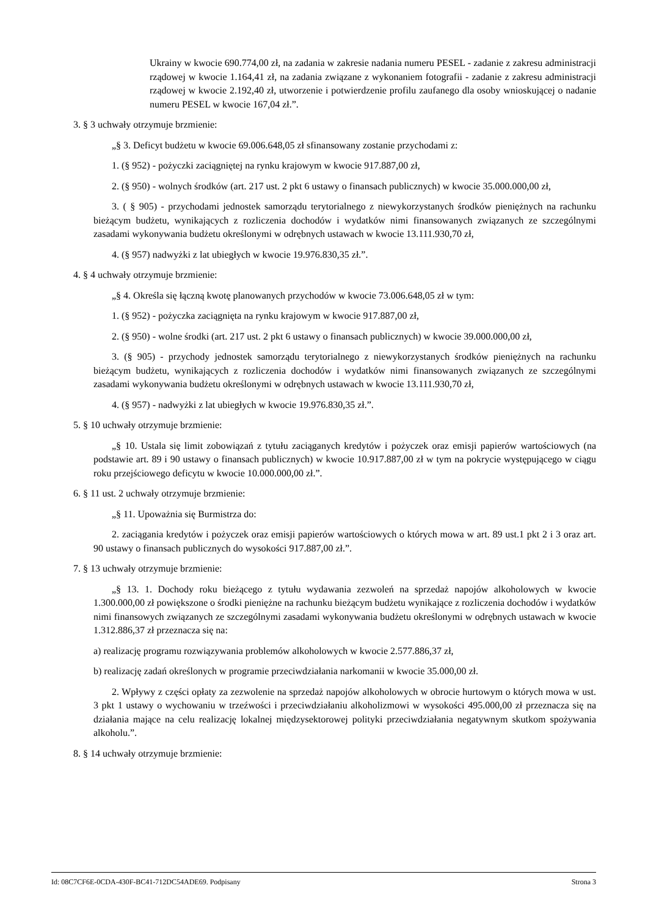Ukrainy w kwocie 690.774,00 zł, na zadania w zakresie nadania numeru PESEL - zadanie z zakresu administracji rządowej w kwocie 1.164,41 zł, na zadania związane z wykonaniem fotografii - zadanie z zakresu administracji rządowej w kwocie 2.192,40 zł, utworzenie i potwierdzenie profilu zaufanego dla osoby wnioskującej o nadanie numeru PESEL w kwocie 167,04 zł.”.
3. § 3 uchwały otrzymuje brzmienie:
„§ 3. Deficyt budżetu w kwocie 69.006.648,05 zł sfinansowany zostanie przychodami z:
1. (§ 952) - pożyczki zaciągniętej na rynku krajowym w kwocie 917.887,00 zł,
2. (§ 950) - wolnych środków (art. 217 ust. 2 pkt 6 ustawy o finansach publicznych) w kwocie 35.000.000,00 zł,
3. ( § 905) - przychodami jednostek samorządu terytorialnego z niewykorzystanych środków pieniężnych na rachunku bieżącym budżetu, wynikających z rozliczenia dochodów i wydatków nimi finansowanych związanych ze szczególnymi zasadami wykonywania budżetu określonymi w odrębnych ustawach w kwocie 13.111.930,70 zł,
4. (§ 957) nadwyżki z lat ubiegłych w kwocie 19.976.830,35 zł.”.
4. § 4 uchwały otrzymuje brzmienie:
„§ 4. Określa się łączną kwotę planowanych przychodów w kwocie 73.006.648,05 zł w tym:
1. (§ 952) - pożyczka zaciągnięta na rynku krajowym w kwocie 917.887,00 zł,
2. (§ 950) - wolne środki (art. 217 ust. 2 pkt 6 ustawy o finansach publicznych) w kwocie 39.000.000,00 zł,
3. (§ 905) - przychody jednostek samorządu terytorialnego z niewykorzystanych środków pieniężnych na rachunku bieżącym budżetu, wynikających z rozliczenia dochodów i wydatków nimi finansowanych związanych ze szczególnymi zasadami wykonywania budżetu określonymi w odrębnych ustawach w kwocie 13.111.930,70 zł,
4. (§ 957) - nadwyżki z lat ubiegłych w kwocie 19.976.830,35 zł.”.
5. § 10 uchwały otrzymuje brzmienie:
„§ 10. Ustala się limit zobowiązań z tytułu zaciąganych kredytów i pożyczek oraz emisji papierów wartościowych (na podstawie art. 89 i 90 ustawy o finansach publicznych) w kwocie 10.917.887,00 zł w tym na pokrycie występującego w ciągu roku przejściowego deficytu w kwocie 10.000.000,00 zł.”.
6. § 11 ust. 2 uchwały otrzymuje brzmienie:
„§ 11. Upoważnia się Burmistrza do:
2. zaciągania kredytów i pożyczek oraz emisji papierów wartościowych o których mowa w art. 89 ust.1 pkt 2 i 3 oraz art. 90 ustawy o finansach publicznych do wysokości 917.887,00 zł.”.
7. § 13 uchwały otrzymuje brzmienie:
„§ 13. 1. Dochody roku bieżącego z tytułu wydawania zezwoleń na sprzedaż napojów alkoholowych w kwocie 1.300.000,00 zł powiększone o środki pieniężne na rachunku bieżącym budżetu wynikające z rozliczenia dochodów i wydatków nimi finansowych związanych ze szczególnymi zasadami wykonywania budżetu określonymi w odrębnych ustawach w kwocie 1.312.886,37 zł przeznacza się na:
a) realizację programu rozwiązywania problemów alkoholowych w kwocie 2.577.886,37 zł,
b) realizację zadań określonych w programie przeciwdziałania narkomanii w kwocie 35.000,00 zł.
2. Wpływy z części opłaty za zezwolenie na sprzedaż napojów alkoholowych w obrocie hurtowym o których mowa w ust. 3 pkt 1 ustawy o wychowaniu w trzeźwości i przeciwdziałaniu alkoholizmowi w wysokości 495.000,00 zł przeznacza się na działania mające na celu realizację lokalnej międzysektorowej polityki przeciwdziałania negatywnym skutkom spożywania alkoholu.”.
8. § 14 uchwały otrzymuje brzmienie:
Id: 08C7CF6E-0CDA-430F-BC41-712DC54ADE69. Podpisany Strona 3